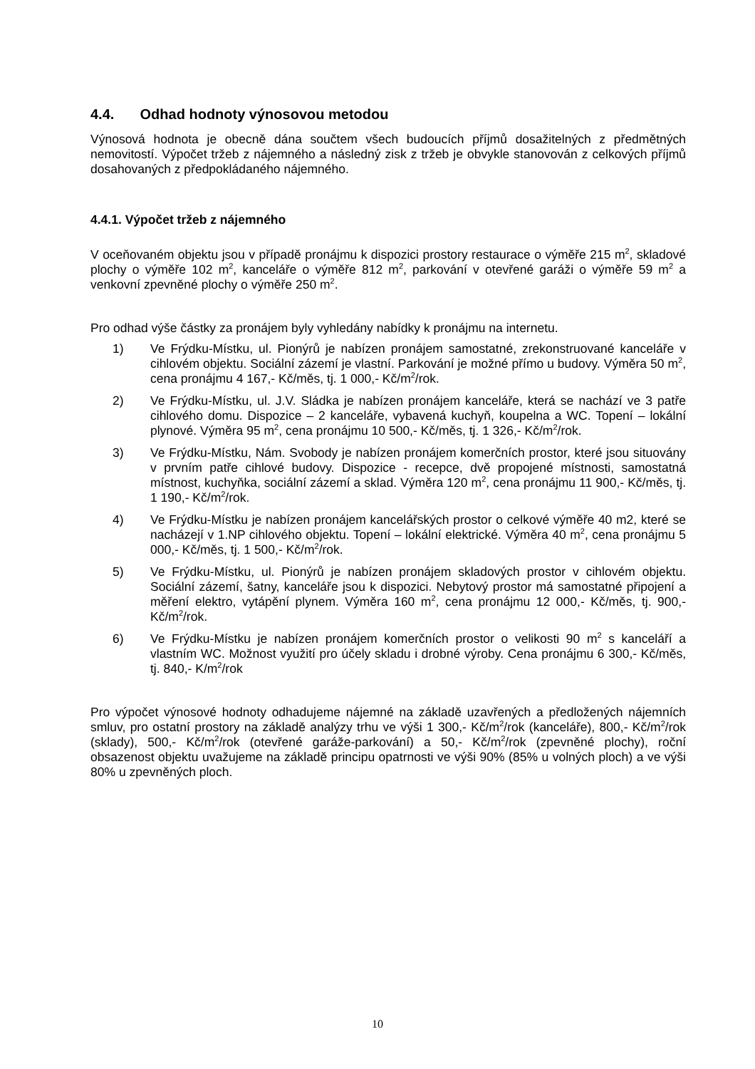4.4. Odhad hodnoty výnosovou metodou
Výnosová hodnota je obecně dána součtem všech budoucích příjmů dosažitelných z předmětných nemovitostí. Výpočet tržeb z nájemného a následný zisk z tržeb je obvykle stanovován z celkových příjmů dosahovaných z předpokládaného nájemného.
4.4.1. Výpočet tržeb z nájemného
V oceňovaném objektu jsou v případě pronájmu k dispozici prostory restaurace o výměře 215 m<sup>2</sup>, skladové plochy o výměře 102 m<sup>2</sup>, kanceláře o výměře 812 m<sup>2</sup>, parkování v otevřené garáži o výměře 59 m<sup>2</sup> a venkovní zpevněné plochy o výměře 250 m<sup>2</sup>.
Pro odhad výše částky za pronájem byly vyhledány nabídky k pronájmu na internetu.
1) Ve Frýdku-Místku, ul. Pionýrů je nabízen pronájem samostatné, zrekonstruované kanceláře v cihlovém objektu. Sociální zázemí je vlastní. Parkování je možné přímo u budovy. Výměra 50 m<sup>2</sup>, cena pronájmu 4 167,- Kč/měs, tj. 1 000,- Kč/m<sup>2</sup>/rok.
2) Ve Frýdku-Místku, ul. J.V. Sládka je nabízen pronájem kanceláře, která se nachází ve 3 patře cihlového domu. Dispozice – 2 kanceláře, vybavená kuchyň, koupelna a WC. Topení – lokální plynové. Výměra 95 m<sup>2</sup>, cena pronájmu 10 500,- Kč/měs, tj. 1 326,- Kč/m<sup>2</sup>/rok.
3) Ve Frýdku-Místku, Nám. Svobody je nabízen pronájem komerčních prostor, které jsou situovány v prvním patře cihlové budovy. Dispozice - recepce, dvě propojené místnosti, samostatná místnost, kuchyňka, sociální zázemí a sklad. Výměra 120 m<sup>2</sup>, cena pronájmu 11 900,- Kč/měs, tj. 1 190,- Kč/m<sup>2</sup>/rok.
4) Ve Frýdku-Místku je nabízen pronájem kancelářských prostor o celkové výměře 40 m2, které se nacházejí v 1.NP cihlového objektu. Topení – lokální elektrické. Výměra 40 m<sup>2</sup>, cena pronájmu 5 000,- Kč/měs, tj. 1 500,- Kč/m<sup>2</sup>/rok.
5) Ve Frýdku-Místku, ul. Pionýrů je nabízen pronájem skladových prostor v cihlovém objektu. Sociální zázemí, šatny, kanceláře jsou k dispozici. Nebytový prostor má samostatné připojení a měření elektro, vytápění plynem. Výměra 160 m<sup>2</sup>, cena pronájmu 12 000,- Kč/měs, tj. 900,- Kč/m<sup>2</sup>/rok.
6) Ve Frýdku-Místku je nabízen pronájem komerčních prostor o velikosti 90 m<sup>2</sup> s kanceláří a vlastním WC. Možnost využití pro účely skladu i drobné výroby. Cena pronájmu 6 300,- Kč/měs, tj. 840,- K/m<sup>2</sup>/rok
Pro výpočet výnosové hodnoty odhadujeme nájemné na základě uzavřených a předložených nájemních smluv, pro ostatní prostory na základě analýzy trhu ve výši 1 300,- Kč/m<sup>2</sup>/rok (kanceláře), 800,- Kč/m<sup>2</sup>/rok (sklady), 500,- Kč/m<sup>2</sup>/rok (otevřené garáže-parkování) a 50,- Kč/m<sup>2</sup>/rok (zpevněné plochy), roční obsazenost objektu uvažujeme na základě principu opatrnosti ve výši 90% (85% u volných ploch) a ve výši 80% u zpevněných ploch.
10